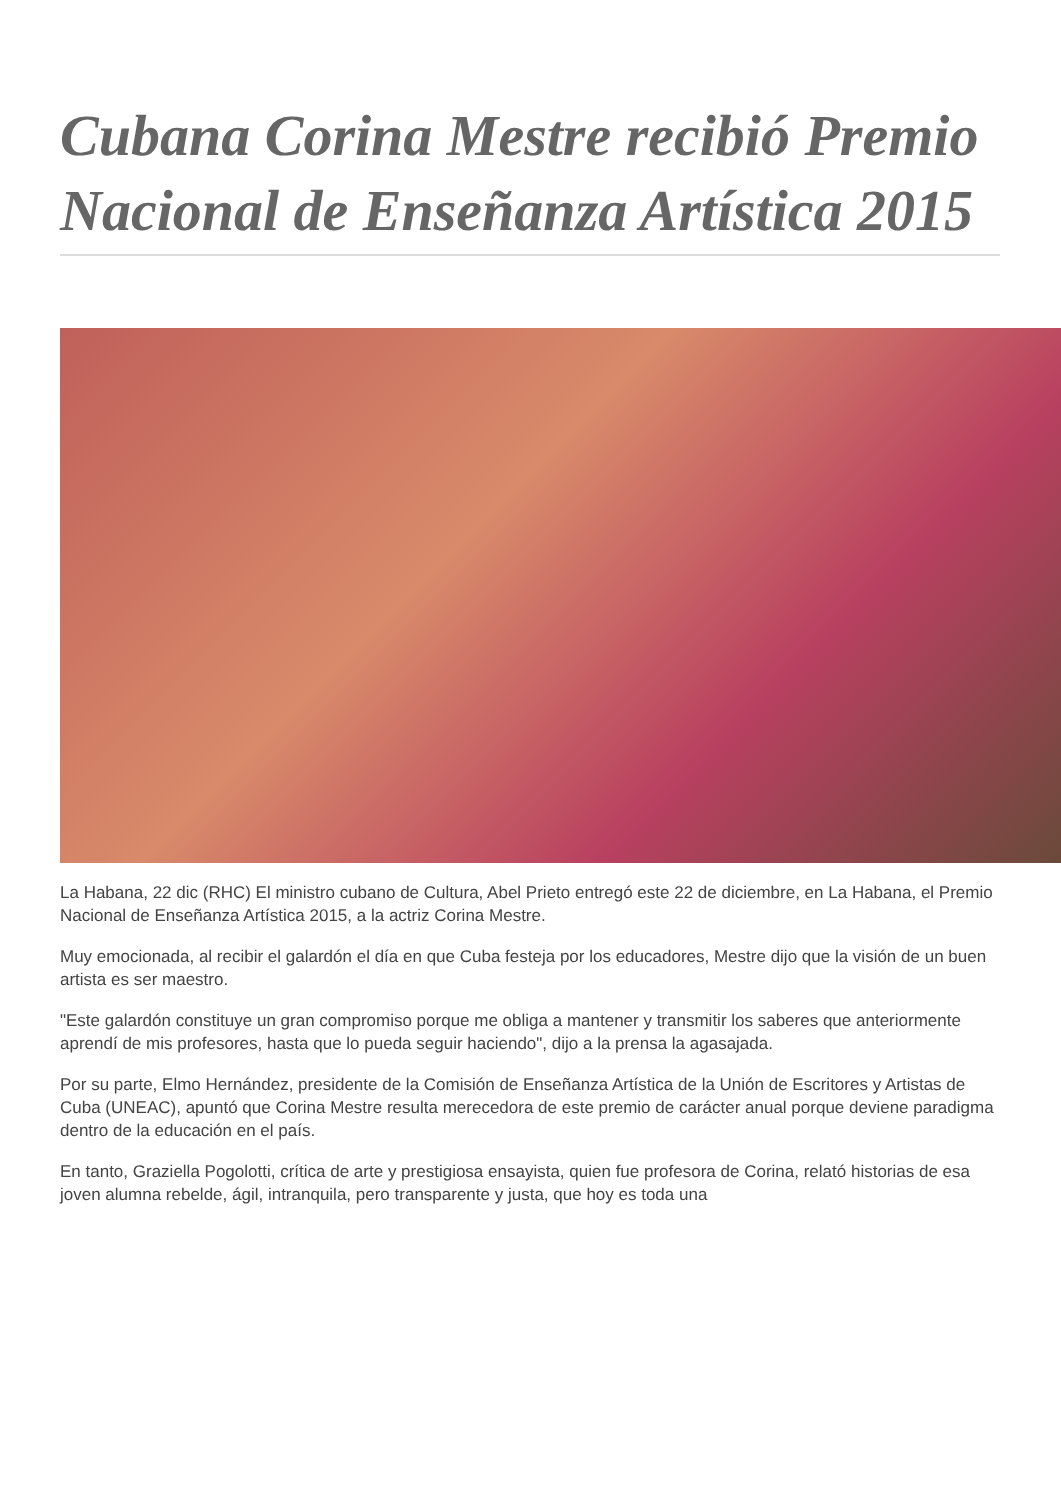Cubana Corina Mestre recibió Premio Nacional de Enseñanza Artística 2015
La Habana, 22 dic (RHC) El ministro cubano de Cultura, Abel Prieto entregó este 22 de diciembre, en La Habana, el Premio Nacional de Enseñanza Artística 2015, a la actriz Corina Mestre.
Muy emocionada, al recibir el galardón el día en que Cuba festeja por los educadores, Mestre dijo que la visión de un buen artista es ser maestro.
"Este galardón constituye un gran compromiso porque me obliga a mantener y transmitir los saberes que anteriormente aprendí de mis profesores, hasta que lo pueda seguir haciendo", dijo a la prensa la agasajada.
Por su parte, Elmo Hernández, presidente de la Comisión de Enseñanza Artística de la Unión de Escritores y Artistas de Cuba (UNEAC), apuntó que Corina Mestre resulta merecedora de este premio de carácter anual porque deviene paradigma dentro de la educación en el país.
En tanto, Graziella Pogolotti, crítica de arte y prestigiosa ensayista, quien fue profesora de Corina, relató historias de esa joven alumna rebelde, ágil, intranquila, pero transparente y justa, que hoy es toda una